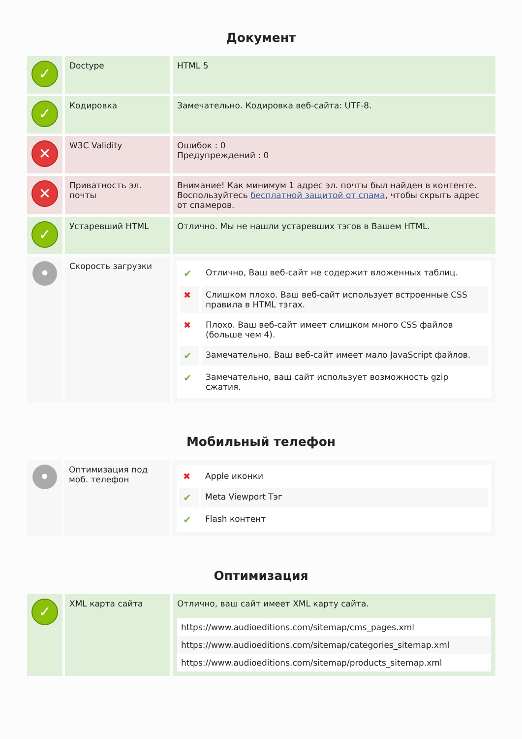Документ
| ✓ | Doctype | HTML 5 |
| ✓ | Кодировка | Замечательно. Кодировка веб-сайта: UTF-8. |
| ✕ | W3C Validity | Ошибок : 0 Предупреждений : 0 |
| ✕ | Приватность эл. почты | Внимание! Как минимум 1 адрес эл. почты был найден в контенте. Воспользуйтесь бесплатной защитой от спама , чтобы скрыть адрес от спамеров. |
| ✓ | Устаревший HTML | Отлично. Мы не нашли устаревших тэгов в Вашем HTML. |
| • | Скорость загрузки | / ✔ / Отлично, Ваш веб-сайт не содержит вложенных таблиц. / / ✖ / Слишком плохо. Ваш веб-сайт использует встроенные CSS правила в HTML тэгах. / / ✖ / Плохо. Ваш веб-сайт имеет слишком много CSS файлов (больше чем 4). / / ✔ / Замечательно. Ваш веб-сайт имеет мало JavaScript файлов. / / ✔ / Замечательно, ваш сайт использует возможность gzip сжатия. / |
Мобильный телефон
| • | Оптимизация под моб. телефон | / ✖ / Apple иконки / / ✔ / Meta Viewport Тэг / / ✔ / Flash контент / |
Оптимизация
| ✓ | XML карта сайта | Отлично, ваш сайт имеет XML карту сайта. / https://www.audioeditions.com/sitemap/cms_pages.xml / / https://www.audioeditions.com/sitemap/categories_sitemap.xml / / https://www.audioeditions.com/sitemap/products_sitemap.xml / |